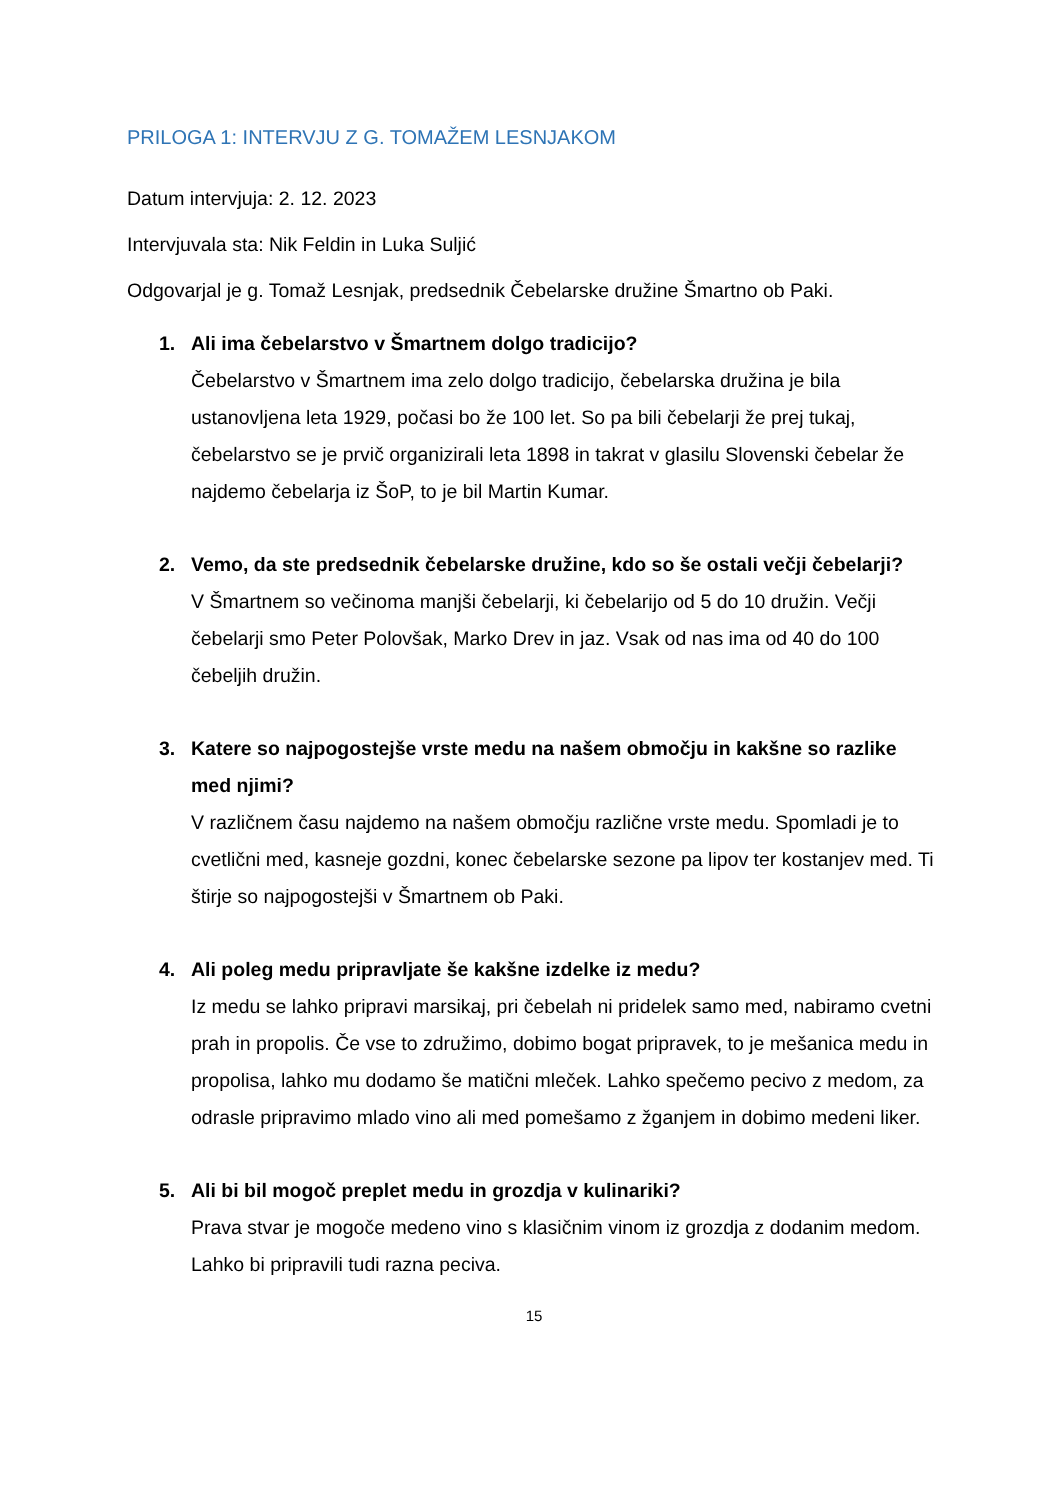PRILOGA 1: INTERVJU Z G. TOMAŽEM LESNJAKOM
Datum intervjuja: 2. 12. 2023
Intervjuvala sta: Nik Feldin in Luka Suljić
Odgovarjal je g. Tomaž Lesnjak, predsednik Čebelarske družine Šmartno ob Paki.
1. Ali ima čebelarstvo v Šmartnem dolgo tradicijo?
Čebelarstvo v Šmartnem ima zelo dolgo tradicijo, čebelarska družina je bila ustanovljena leta 1929, počasi bo že 100 let. So pa bili čebelarji že prej tukaj, čebelarstvo se je prvič organizirali leta 1898 in takrat v glasilu Slovenski čebelar že najdemo čebelarja iz ŠoP, to je bil Martin Kumar.
2. Vemo, da ste predsednik čebelarske družine, kdo so še ostali večji čebelarji?
V Šmartnem so večinoma manjši čebelarji, ki čebelarijo od 5 do 10 družin. Večji čebelarji smo Peter Polovšak, Marko Drev in jaz. Vsak od nas ima od 40 do 100 čebeljih družin.
3. Katere so najpogostejše vrste medu na našem območju in kakšne so razlike med njimi?
V različnem času najdemo na našem območju različne vrste medu. Spomladi je to cvetlični med, kasneje gozdni, konec čebelarske sezone pa lipov ter kostanjev med. Ti štirje so najpogostejši v Šmartnem ob Paki.
4. Ali poleg medu pripravljate še kakšne izdelke iz medu?
Iz medu se lahko pripravi marsikaj, pri čebelah ni pridelek samo med, nabiramo cvetni prah in propolis. Če vse to združimo, dobimo bogat pripravek, to je mešanica medu in propolisa, lahko mu dodamo še matični mleček. Lahko spečemo pecivo z medom, za odrasle pripravimo mlado vino ali med pomešamo z žganjem in dobimo medeni liker.
5. Ali bi bil mogoč preplet medu in grozdja v kulinariki?
Prava stvar je mogoče medeno vino s klasičnim vinom iz grozdja z dodanim medom. Lahko bi pripravili tudi razna peciva.
15